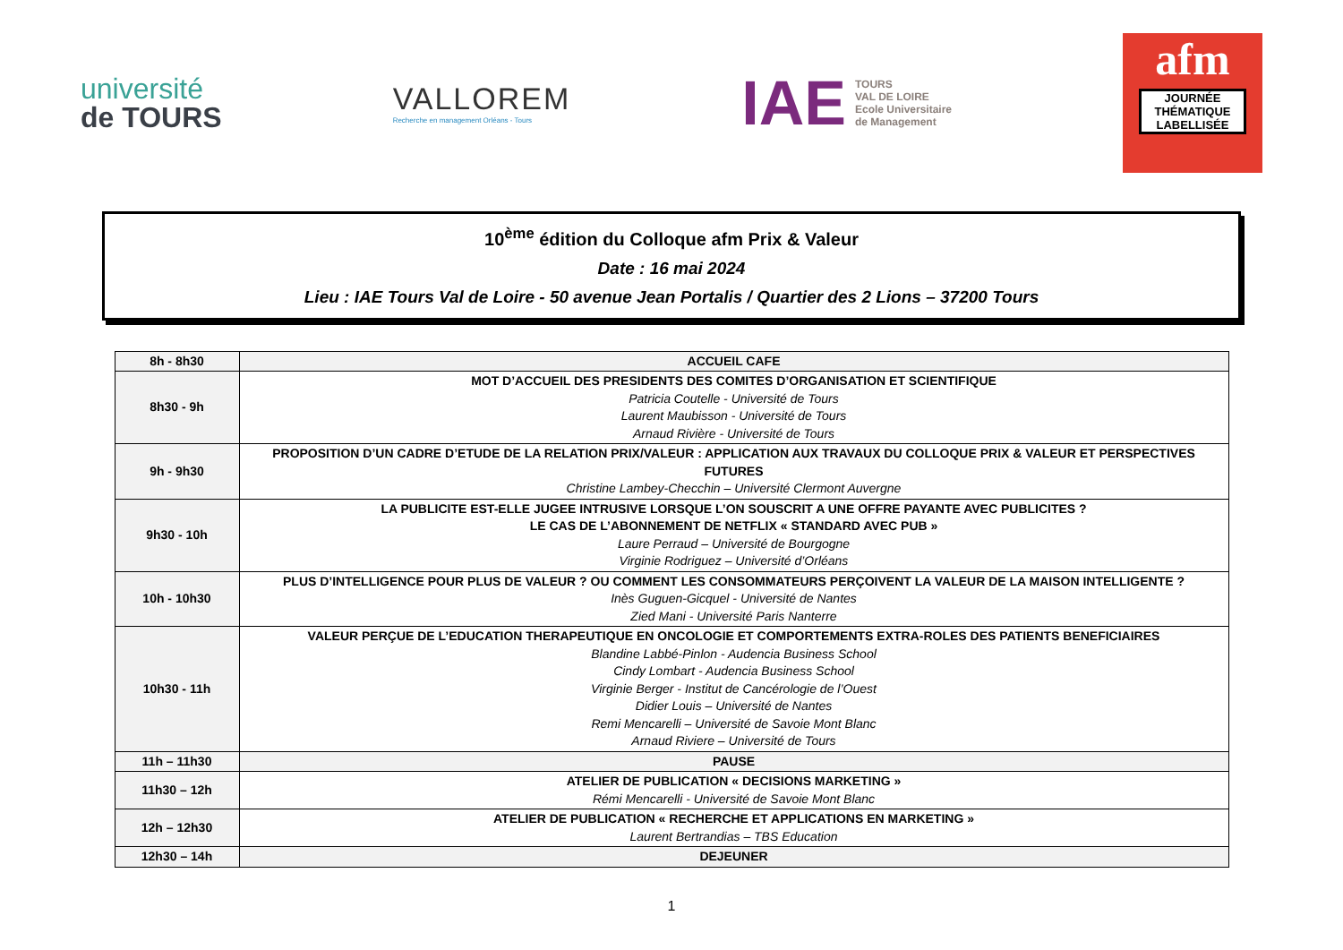université
de TOURS
VALLOREM
Recherche en management Orléans - Tours
IAE
TOURS
VAL DE LOIRE
Ecole Universitaire
de Management
afm
JOURNÉE THÉMATIQUE LABELLISÉE
10<sup>ème</sup> édition du Colloque afm Prix & Valeur
Date : 16 mai 2024
Lieu : IAE Tours Val de Loire - 50 avenue Jean Portalis / Quartier des 2 Lions – 37200 Tours
| 8h - 8h30 | ACCUEIL CAFE |
| 8h30 - 9h | MOT D’ACCUEIL DES PRESIDENTS DES COMITES D’ORGANISATION ET SCIENTIFIQUE Patricia Coutelle - Université de Tours Laurent Maubisson - Université de Tours Arnaud Rivière - Université de Tours |
| 9h - 9h30 | PROPOSITION D’UN CADRE D’ETUDE DE LA RELATION PRIX/VALEUR : APPLICATION AUX TRAVAUX DU COLLOQUE PRIX & VALEUR ET PERSPECTIVES FUTURES Christine Lambey-Checchin – Université Clermont Auvergne |
| 9h30 - 10h | LA PUBLICITE EST-ELLE JUGEE INTRUSIVE LORSQUE L’ON SOUSCRIT A UNE OFFRE PAYANTE AVEC PUBLICITES ? LE CAS DE L’ABONNEMENT DE NETFLIX « STANDARD AVEC PUB » Laure Perraud – Université de Bourgogne Virginie Rodriguez – Université d’Orléans |
| 10h - 10h30 | PLUS D’INTELLIGENCE POUR PLUS DE VALEUR ? OU COMMENT LES CONSOMMATEURS PERÇOIVENT LA VALEUR DE LA MAISON INTELLIGENTE ? Inès Guguen-Gicquel - Université de Nantes Zied Mani - Université Paris Nanterre |
| 10h30 - 11h | VALEUR PERÇUE DE L’EDUCATION THERAPEUTIQUE EN ONCOLOGIE ET COMPORTEMENTS EXTRA-ROLES DES PATIENTS BENEFICIAIRES Blandine Labbé-Pinlon - Audencia Business School Cindy Lombart - Audencia Business School Virginie Berger - Institut de Cancérologie de l’Ouest Didier Louis – Université de Nantes Remi Mencarelli – Université de Savoie Mont Blanc Arnaud Riviere – Université de Tours |
| 11h – 11h30 | PAUSE |
| 11h30 – 12h | ATELIER DE PUBLICATION « DECISIONS MARKETING » Rémi Mencarelli - Université de Savoie Mont Blanc |
| 12h – 12h30 | ATELIER DE PUBLICATION « RECHERCHE ET APPLICATIONS EN MARKETING » Laurent Bertrandias – TBS Education |
| 12h30 – 14h | DEJEUNER |
1